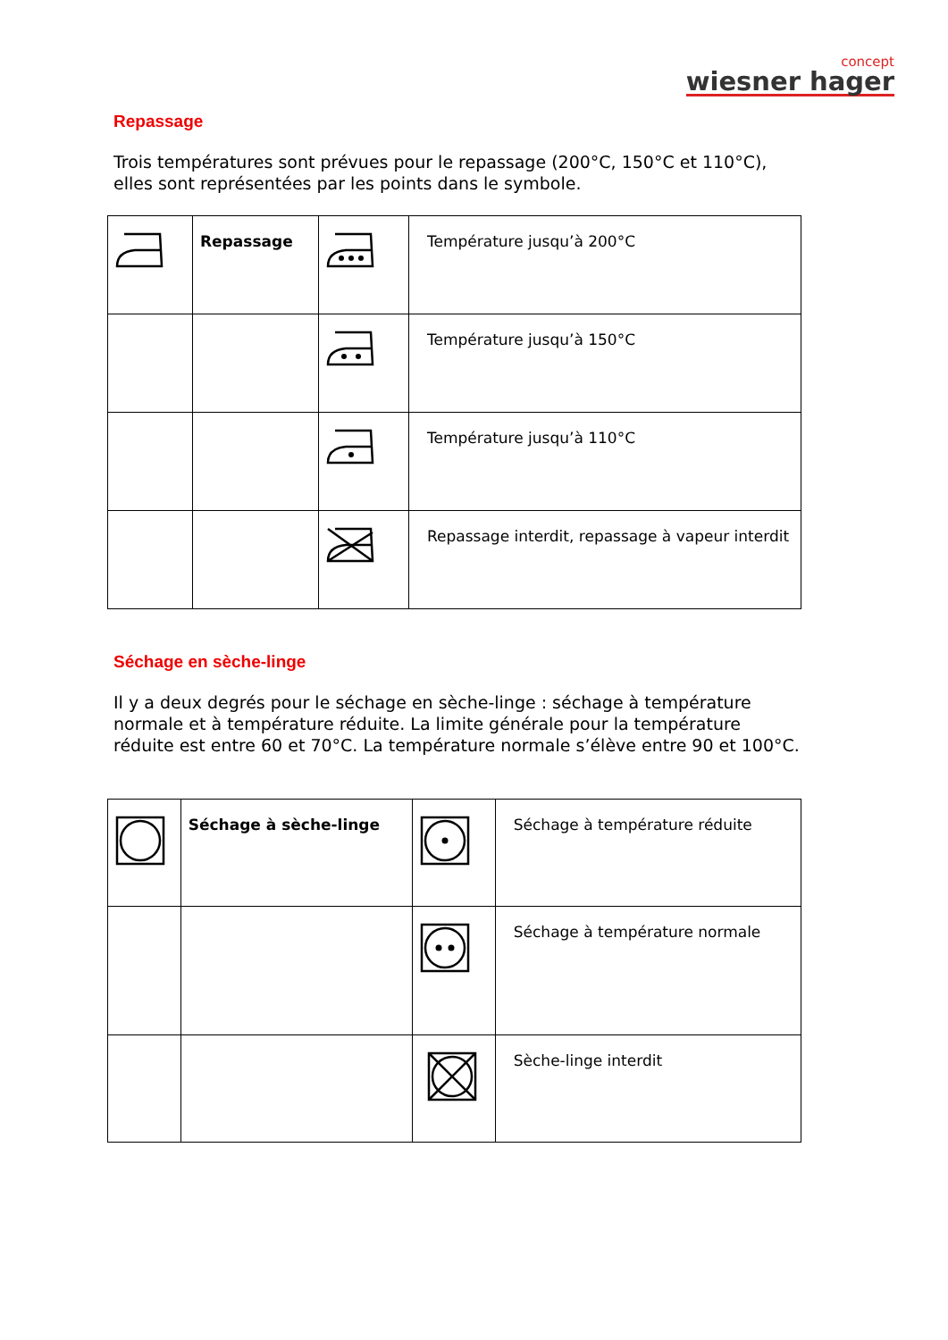concept
wiesner hager
Repassage
Trois températures sont prévues pour le repassage (200°C, 150°C et 110°C), elles sont représentées par les points dans le symbole.
| | Repassage | | Température jusqu’à 200°C |
| | | | Température jusqu’à 150°C |
| | | | Température jusqu’à 110°C |
| | | | Repassage interdit, repassage à vapeur interdit |
Séchage en sèche-linge
Il y a deux degrés pour le séchage en sèche-linge : séchage à température normale et à température réduite. La limite générale pour la température réduite est entre 60 et 70°C. La température normale s’élève entre 90 et 100°C.
| | Séchage à sèche-linge | | Séchage à température réduite |
| | | | Séchage à température normale |
| | | | Sèche-linge interdit |